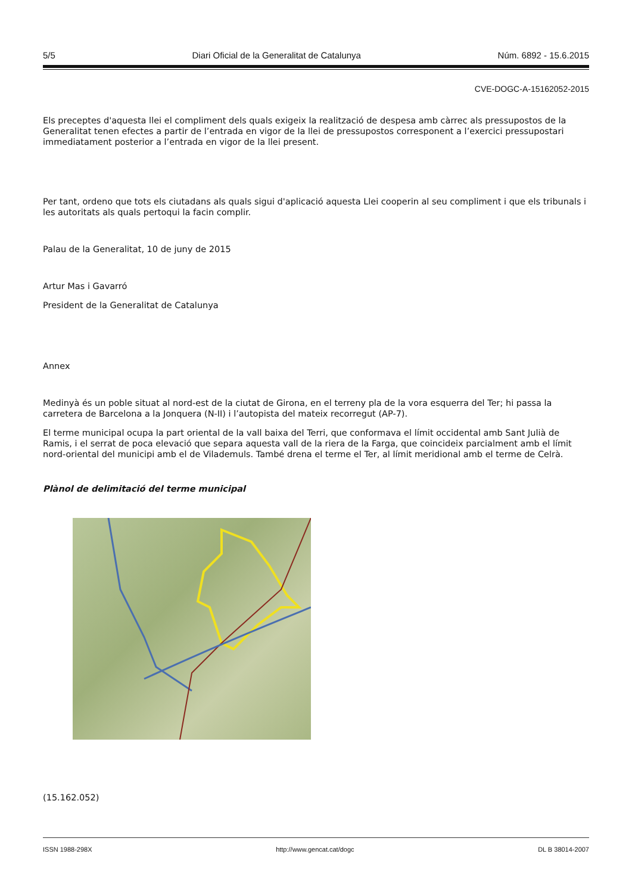5/5 Diari Oficial de la Generalitat de Catalunya Núm. 6892 - 15.6.2015
CVE-DOGC-A-15162052-2015
Els preceptes d'aquesta llei el compliment dels quals exigeix la realització de despesa amb càrrec als pressupostos de la Generalitat tenen efectes a partir de l’entrada en vigor de la llei de pressupostos corresponent a l’exercici pressupostari immediatament posterior a l’entrada en vigor de la llei present.
Per tant, ordeno que tots els ciutadans als quals sigui d'aplicació aquesta Llei cooperin al seu compliment i que els tribunals i les autoritats als quals pertoqui la facin complir.
Palau de la Generalitat, 10 de juny de 2015
Artur Mas i Gavarró
President de la Generalitat de Catalunya
Annex
Medinyà és un poble situat al nord-est de la ciutat de Girona, en el terreny pla de la vora esquerra del Ter; hi passa la carretera de Barcelona a la Jonquera (N-II) i l’autopista del mateix recorregut (AP-7).
El terme municipal ocupa la part oriental de la vall baixa del Terri, que conformava el límit occidental amb Sant Julià de Ramis, i el serrat de poca elevació que separa aquesta vall de la riera de la Farga, que coincideix parcialment amb el límit nord-oriental del municipi amb el de Vilademuls. També drena el terme el Ter, al límit meridional amb el terme de Celrà.
Plànol de delimitació del terme municipal
(15.162.052)
ISSN 1988-298X http://www.gencat.cat/dogc DL B 38014-2007